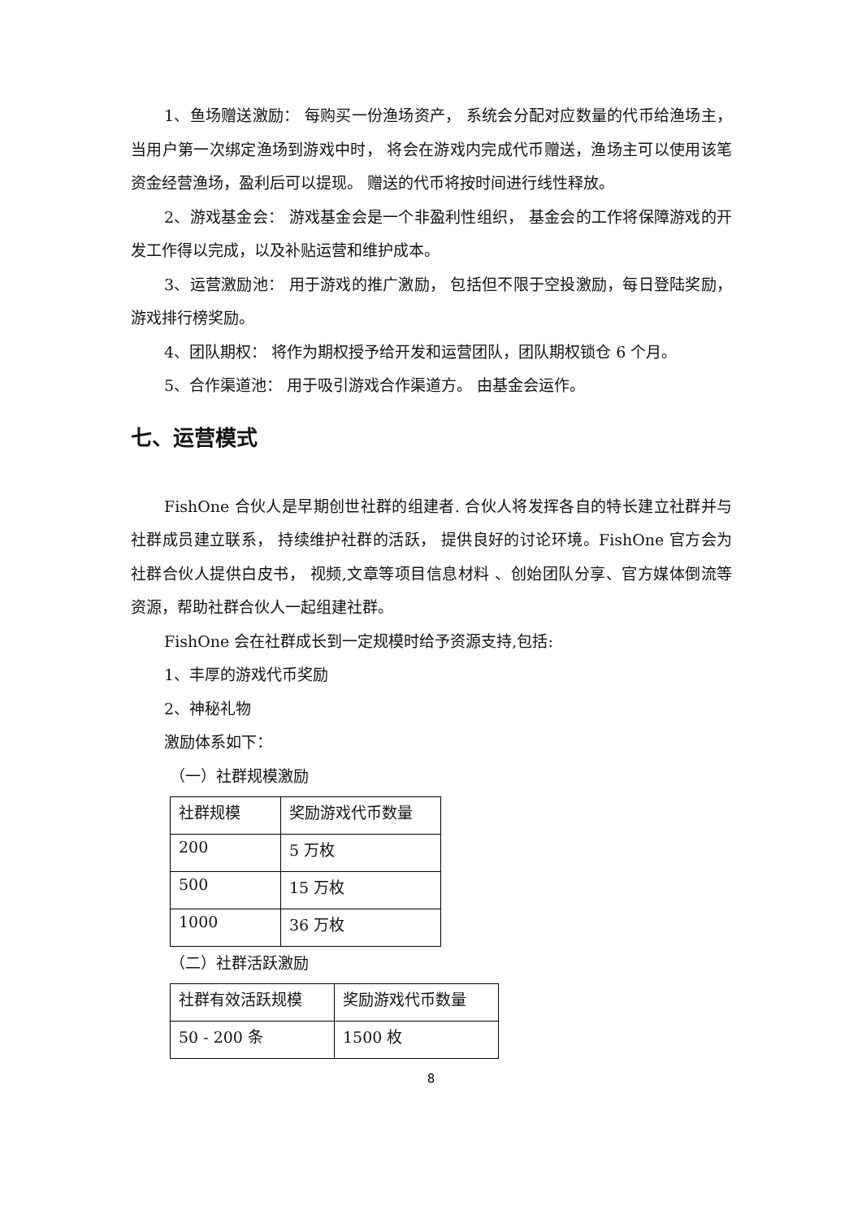1、鱼场赠送激励： 每购买一份渔场资产， 系统会分配对应数量的代币给渔场主， 当用户第一次绑定渔场到游戏中时， 将会在游戏内完成代币赠送，渔场主可以使用该笔资金经营渔场，盈利后可以提现。 赠送的代币将按时间进行线性释放。
2、游戏基金会： 游戏基金会是一个非盈利性组织， 基金会的工作将保障游戏的开发工作得以完成，以及补贴运营和维护成本。
3、运营激励池： 用于游戏的推广激励， 包括但不限于空投激励，每日登陆奖励，游戏排行榜奖励。
4、团队期权： 将作为期权授予给开发和运营团队，团队期权锁仓 6 个月。
5、合作渠道池： 用于吸引游戏合作渠道方。 由基金会运作。
七、运营模式
FishOne 合伙人是早期创世社群的组建者. 合伙人将发挥各自的特长建立社群并与社群成员建立联系， 持续维护社群的活跃， 提供良好的讨论环境。FishOne 官方会为社群合伙人提供白皮书， 视频,文章等项目信息材料 、创始团队分享、官方媒体倒流等资源，帮助社群合伙人一起组建社群。
FishOne 会在社群成长到一定规模时给予资源支持,包括:
1、丰厚的游戏代币奖励
2、神秘礼物
激励体系如下：
（一）社群规模激励
| 社群规模 | 奖励游戏代币数量 |
| 200 | 5 万枚 |
| 500 | 15 万枚 |
| 1000 | 36 万枚 |
（二）社群活跃激励
| 社群有效活跃规模 | 奖励游戏代币数量 |
| 50 - 200 条 | 1500 枚 |
8